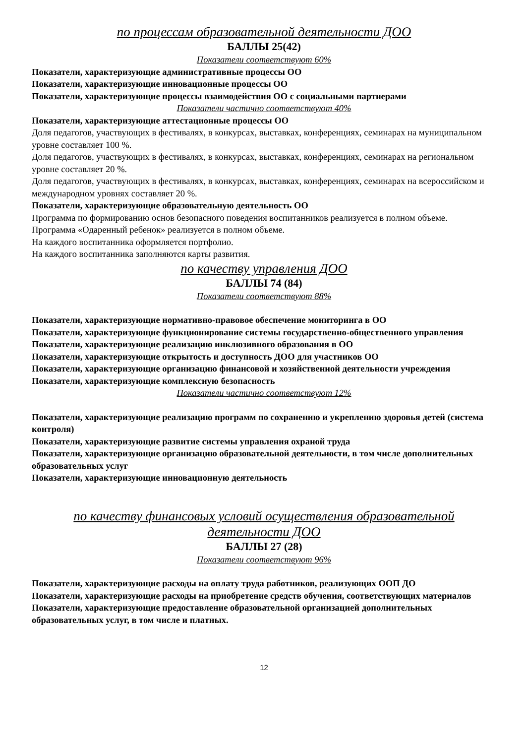по процессам образовательной деятельности ДОО
БАЛЛЫ 25(42)
Показатели соответствуют 60%
Показатели, характеризующие административные процессы ОО
Показатели, характеризующие инновационные процессы ОО
Показатели, характеризующие процессы взаимодействия ОО с социальными партнерами
Показатели частично соответствуют 40%
Показатели, характеризующие аттестационные процессы ОО
Доля педагогов, участвующих в фестивалях, в конкурсах, выставках, конференциях, семинарах на муниципальном уровне составляет 100 %.
Доля педагогов, участвующих в фестивалях, в конкурсах, выставках, конференциях, семинарах на региональном уровне составляет 20 %.
Доля педагогов, участвующих в фестивалях, в конкурсах, выставках, конференциях, семинарах на всероссийском и международном уровнях составляет 20 %.
Показатели, характеризующие образовательную деятельность ОО
Программа по формированию основ безопасного поведения воспитанников реализуется в полном объеме.
Программа «Одаренный ребенок» реализуется в полном объеме.
На каждого воспитанника оформляется портфолио.
На каждого воспитанника заполняются карты развития.
по качеству управления ДОО
БАЛЛЫ 74 (84)
Показатели соответствуют 88%
Показатели, характеризующие нормативно-правовое обеспечение мониторинга в ОО
Показатели, характеризующие функционирование системы государственно-общественного управления
Показатели, характеризующие реализацию инклюзивного образования в ОО
Показатели, характеризующие открытость и доступность ДОО для участников ОО
Показатели, характеризующие организацию финансовой и хозяйственной деятельности учреждения
Показатели, характеризующие комплексную безопасность
Показатели частично соответствуют 12%
Показатели, характеризующие реализацию программ по сохранению и укреплению здоровья детей (система контроля)
Показатели, характеризующие развитие системы управления охраной труда
Показатели, характеризующие организацию образовательной деятельности, в том числе дополнительных образовательных услуг
Показатели, характеризующие инновационную деятельность
по качеству финансовых условий осуществления образовательной деятельности ДОО
БАЛЛЫ 27 (28)
Показатели соответствуют 96%
Показатели, характеризующие расходы на оплату труда работников, реализующих ООП ДО
Показатели, характеризующие расходы на приобретение средств обучения, соответствующих материалов
Показатели, характеризующие предоставление образовательной организацией дополнительных образовательных услуг, в том числе и платных.
12